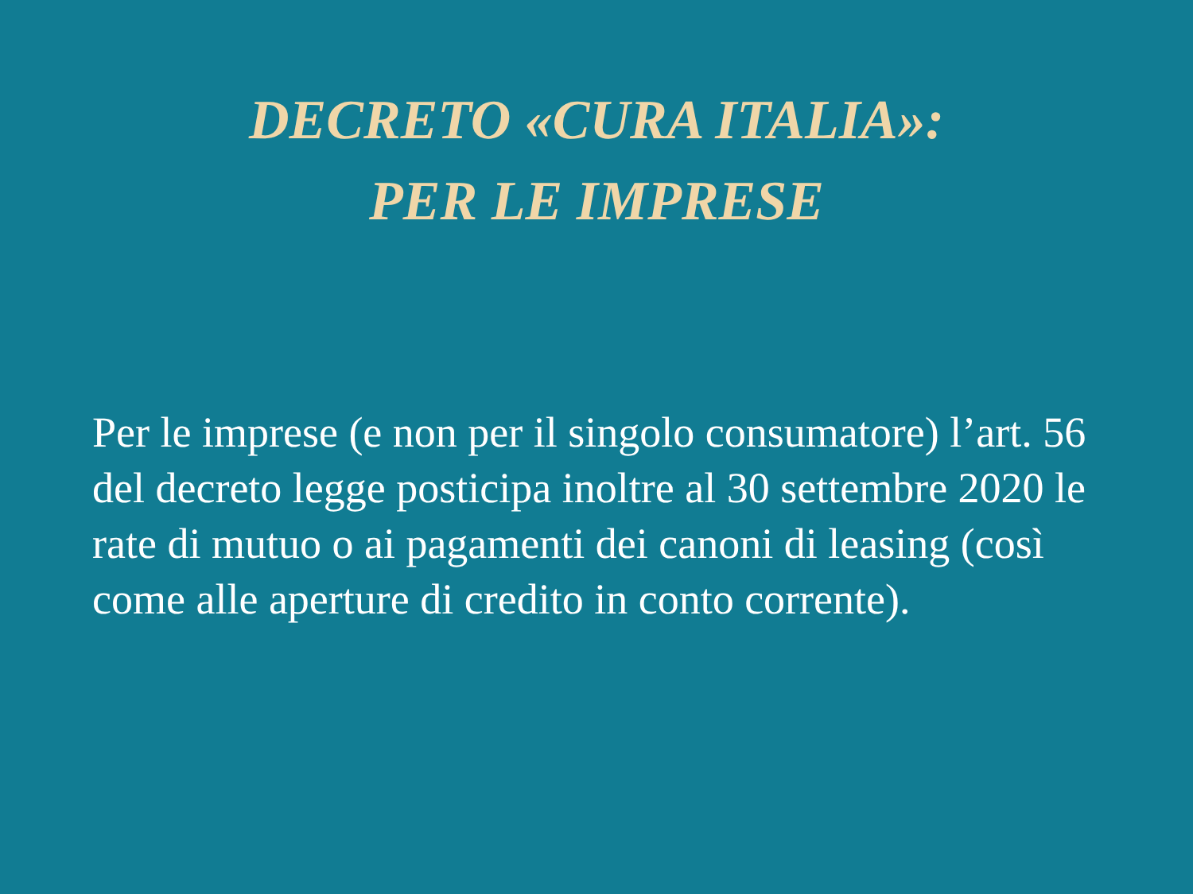DECRETO «CURA ITALIA»:
PER LE IMPRESE
Per le imprese (e non per il singolo consumatore) l’art. 56 del decreto legge posticipa inoltre al 30 settembre 2020 le rate di mutuo o ai pagamenti dei canoni di leasing (così come alle aperture di credito in conto corrente).